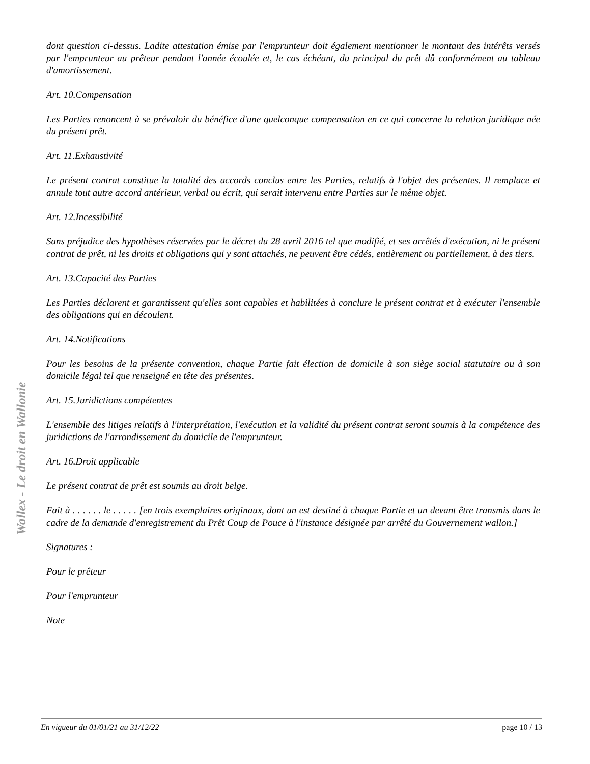Wallex - Le droit en Wallonie
dont question ci-dessus. Ladite attestation émise par l'emprunteur doit également mentionner le montant des intérêts versés par l'emprunteur au prêteur pendant l'année écoulée et, le cas échéant, du principal du prêt dû conformément au tableau d'amortissement.
Art. 10.Compensation
Les Parties renoncent à se prévaloir du bénéfice d'une quelconque compensation en ce qui concerne la relation juridique née du présent prêt.
Art. 11.Exhaustivité
Le présent contrat constitue la totalité des accords conclus entre les Parties, relatifs à l'objet des présentes. Il remplace et annule tout autre accord antérieur, verbal ou écrit, qui serait intervenu entre Parties sur le même objet.
Art. 12.Incessibilité
Sans préjudice des hypothèses réservées par le décret du 28 avril 2016 tel que modifié, et ses arrêtés d'exécution, ni le présent contrat de prêt, ni les droits et obligations qui y sont attachés, ne peuvent être cédés, entièrement ou partiellement, à des tiers.
Art. 13.Capacité des Parties
Les Parties déclarent et garantissent qu'elles sont capables et habilitées à conclure le présent contrat et à exécuter l'ensemble des obligations qui en découlent.
Art. 14.Notifications
Pour les besoins de la présente convention, chaque Partie fait élection de domicile à son siège social statutaire ou à son domicile légal tel que renseigné en tête des présentes.
Art. 15.Juridictions compétentes
L'ensemble des litiges relatifs à l'interprétation, l'exécution et la validité du présent contrat seront soumis à la compétence des juridictions de l'arrondissement du domicile de l'emprunteur.
Art. 16.Droit applicable
Le présent contrat de prêt est soumis au droit belge.
Fait à . . . . . . le . . . . . [en trois exemplaires originaux, dont un est destiné à chaque Partie et un devant être transmis dans le cadre de la demande d'enregistrement du Prêt Coup de Pouce à l'instance désignée par arrêté du Gouvernement wallon.]
Signatures :
Pour le prêteur
Pour l'emprunteur
Note
En vigueur du 01/01/21 au 31/12/22 page 10 / 13